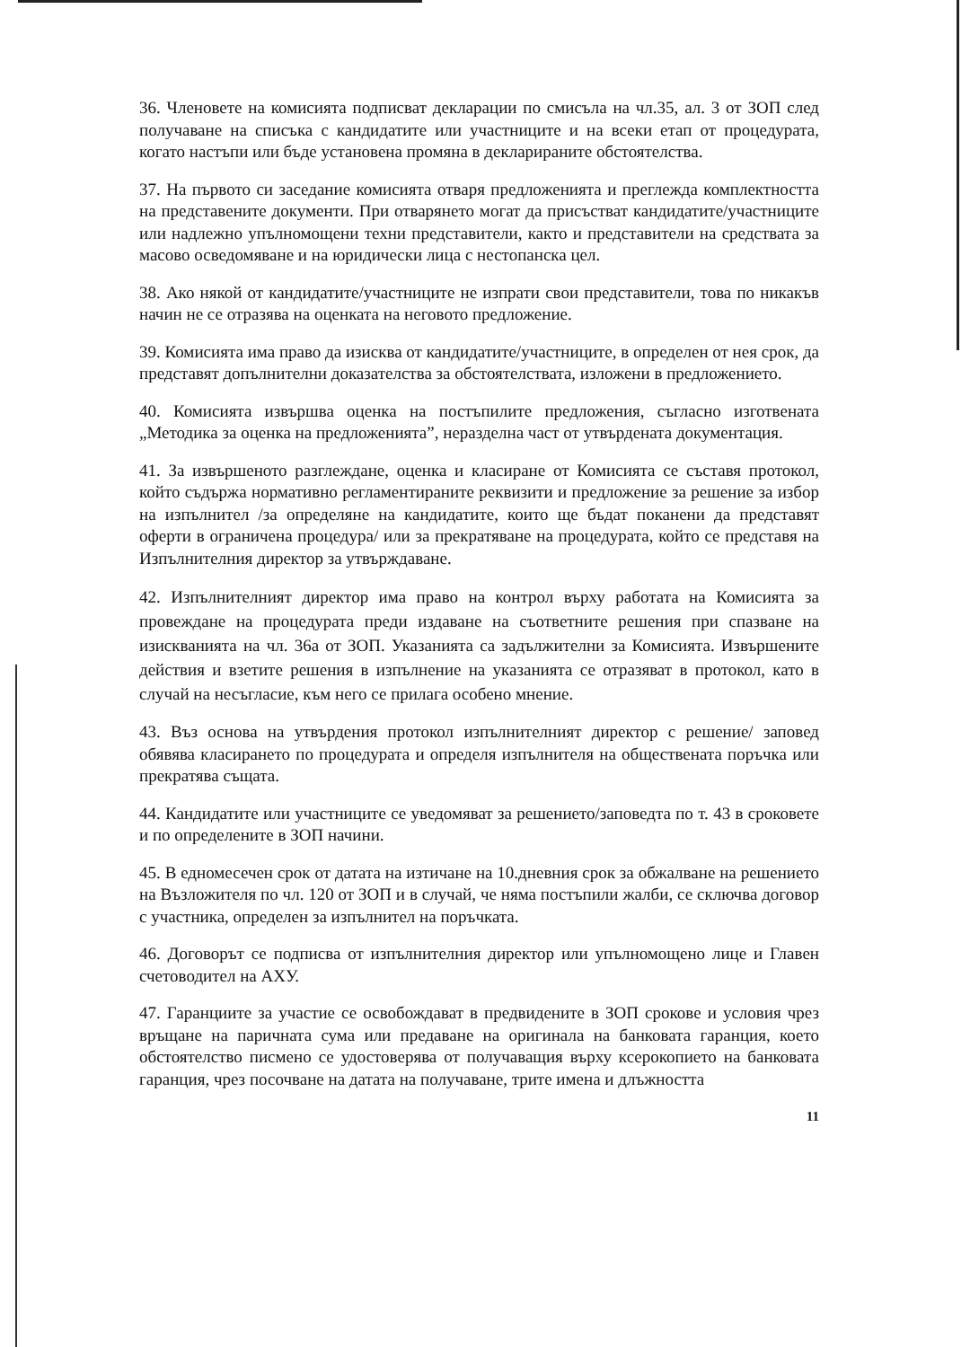36. Членовете на комисията подписват декларации по смисъла на чл.35, ал. 3 от ЗОП след получаване на списъка с кандидатите или участниците и на всеки етап от процедурата, когато настъпи или бъде установена промяна в декларираните обстоятелства.
37. На първото си заседание комисията отваря предложенията и преглежда комплектността на представените документи. При отварянето могат да присъстват кандидатите/участниците или надлежно упълномощени техни представители, както и представители на средствата за масово осведомяване и на юридически лица с нестопанска цел.
38. Ако някой от кандидатите/участниците не изпрати свои представители, това по никакъв начин не се отразява на оценката на неговото предложение.
39. Комисията има право да изисква от кандидатите/участниците, в определен от нея срок, да представят допълнителни доказателства за обстоятелствата, изложени в предложението.
40. Комисията извършва оценка на постъпилите предложения, съгласно изготвената „Методика за оценка на предложенията”, неразделна част от утвърдената документация.
41. За извършеното разглеждане, оценка и класиране от Комисията се съставя протокол, който съдържа нормативно регламентираните реквизити и предложение за решение за избор на изпълнител /за определяне на кандидатите, които ще бъдат поканени да представят оферти в ограничена процедура/ или за прекратяване на процедурата, който се представя на Изпълнителния директор за утвърждаване.
42. Изпълнителният директор има право на контрол върху работата на Комисията за провеждане на процедурата преди издаване на съответните решения при спазване на изискванията на чл. 36а от ЗОП. Указанията са задължителни за Комисията. Извършените действия и взетите решения в изпълнение на указанията се отразяват в протокол, като в случай на несъгласие, към него се прилага особено мнение.
43. Въз основа на утвърдения протокол изпълнителният директор с решение/ заповед обявява класирането по процедурата и определя изпълнителя на обществената поръчка или прекратява същата.
44. Кандидатите или участниците се уведомяват за решението/заповедта по т. 43 в сроковете и по определените в ЗОП начини.
45. В едномесечен срок от датата на изтичане на 10.дневния срок за обжалване на решението на Възложителя по чл. 120 от ЗОП и в случай, че няма постъпили жалби, се сключва договор с участника, определен за изпълнител на поръчката.
46. Договорът се подписва от изпълнителния директор или упълномощено лице и Главен счетоводител на АХУ.
47. Гаранциите за участие се освобождават в предвидените в ЗОП срокове и условия чрез връщане на паричната сума или предаване на оригинала на банковата гаранция, което обстоятелство писмено се удостоверява от получаващия върху ксерокопието на банковата гаранция, чрез посочване на датата на получаване, трите имена и длъжността
11